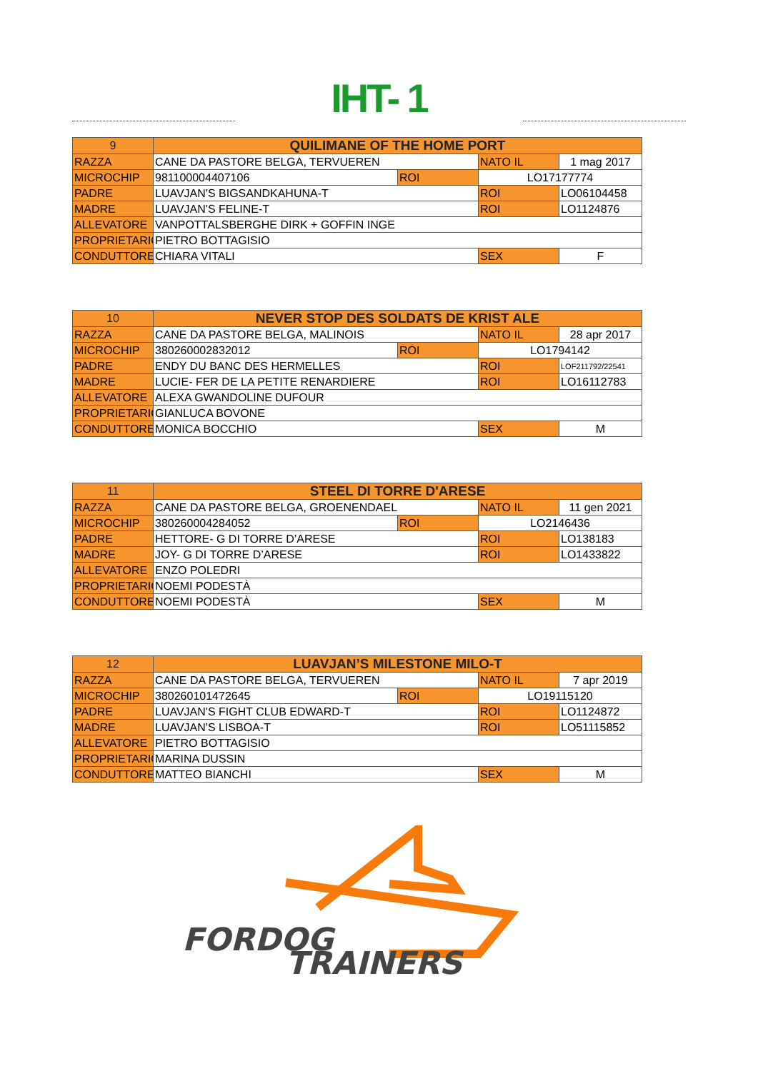IHT- 1
| 9 | QUILIMANE OF THE HOME PORT | | | |
| RAZZA | CANE DA PASTORE BELGA, TERVUEREN | | NATO IL | 1 mag 2017 |
| MICROCHIP | 981100004407106 | ROI | LO17177774 | |
| PADRE | LUAVJAN'S BIGSANDKAHUNA-T | | ROI | LO06104458 |
| MADRE | LUAVJAN'S FELINE-T | | ROI | LO1124876 |
| ALLEVATORE | VANPOTTALSBERGHE DIRK + GOFFIN INGE | | | |
| PROPRIETARIO | PIETRO BOTTAGISIO | | | |
| CONDUTTORE | CHIARA VITALI | | SEX | F |
| 10 | NEVER STOP DES SOLDATS DE KRIST ALE | | | |
| RAZZA | CANE DA PASTORE BELGA, MALINOIS | | NATO IL | 28 apr 2017 |
| MICROCHIP | 380260002832012 | ROI | LO1794142 | |
| PADRE | ENDY DU BANC DES HERMELLES | | ROI | LOF211792/22541 |
| MADRE | LUCIE- FER DE LA PETITE RENARDIERE | | ROI | LO16112783 |
| ALLEVATORE | ALEXA GWANDOLINE DUFOUR | | | |
| PROPRIETARIO | GIANLUCA BOVONE | | | |
| CONDUTTORE | MONICA BOCCHIO | | SEX | M |
| 11 | STEEL DI TORRE D'ARESE | | | |
| RAZZA | CANE DA PASTORE BELGA, GROENENDAEL | | NATO IL | 11 gen 2021 |
| MICROCHIP | 380260004284052 | ROI | LO2146436 | |
| PADRE | HETTORE- G DI TORRE D’ARESE | | ROI | LO138183 |
| MADRE | JOY- G DI TORRE D’ARESE | | ROI | LO1433822 |
| ALLEVATORE | ENZO POLEDRI | | | |
| PROPRIETARIO | NOEMI PODESTÀ | | | |
| CONDUTTORE | NOEMI PODESTÀ | | SEX | M |
| 12 | LUAVJAN’S MILESTONE MILO-T | | | |
| RAZZA | CANE DA PASTORE BELGA, TERVUEREN | | NATO IL | 7 apr 2019 |
| MICROCHIP | 380260101472645 | ROI | LO19115120 | |
| PADRE | LUAVJAN'S FIGHT CLUB EDWARD-T | | ROI | LO1124872 |
| MADRE | LUAVJAN'S LISBOA-T | | ROI | LO51115852 |
| ALLEVATORE | PIETRO BOTTAGISIO | | | |
| PROPRIETARIO | MARINA DUSSIN | | | |
| CONDUTTORE | MATTEO BIANCHI | | SEX | M |
FORDOG
TRAINERS